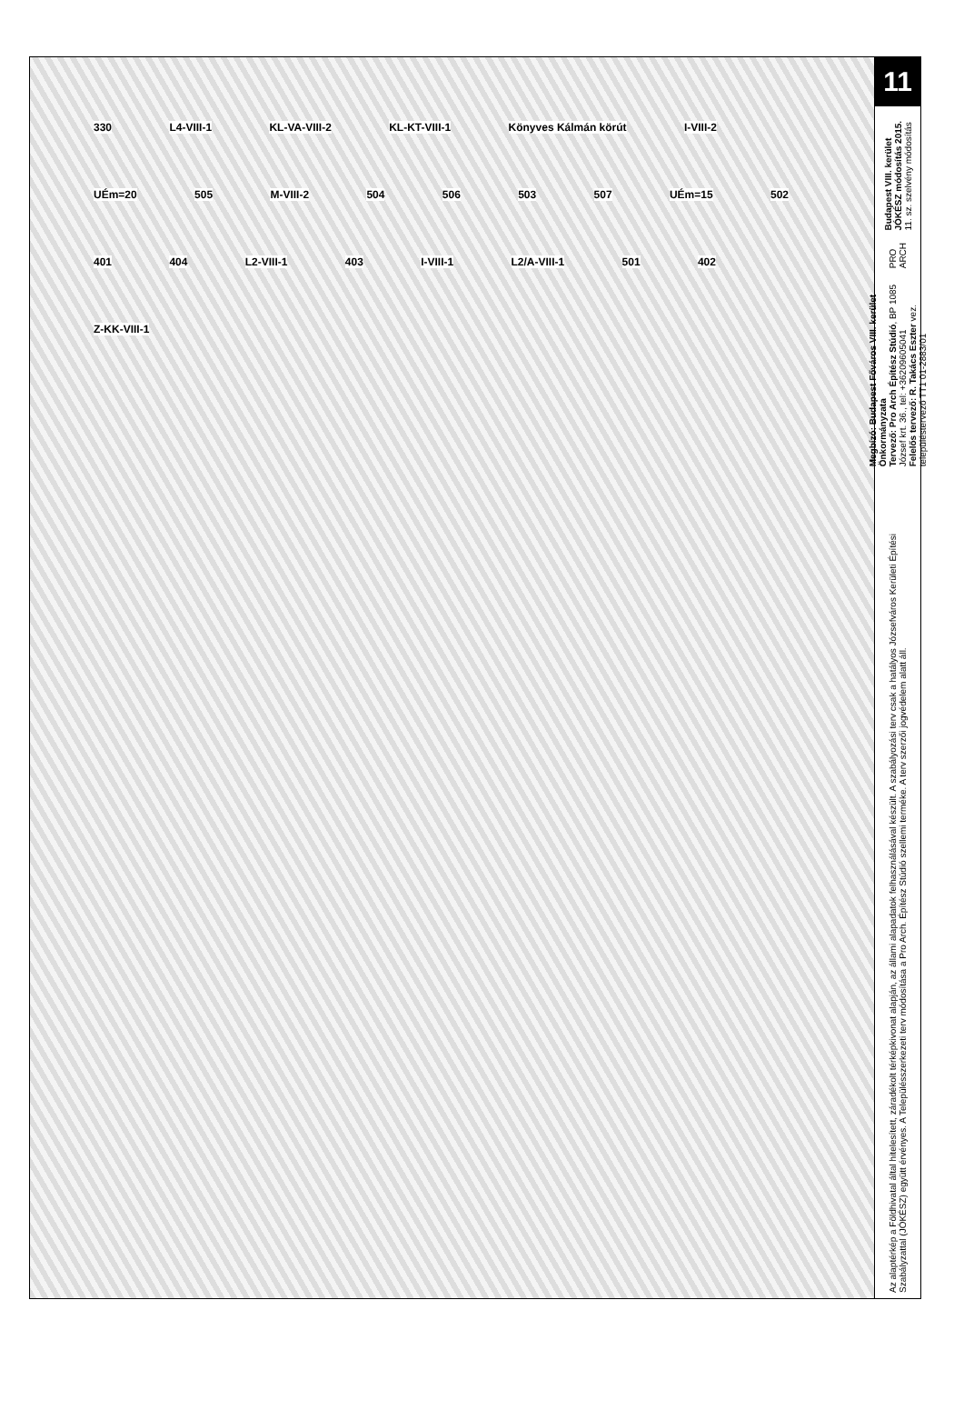330 L4-VIII-1 KL-VA-VIII-2 KL-KT-VIII-1 Könyves Kálmán körút I-VIII-2 UÉm=20 505 M-VIII-2 504 506 503 507 UÉm=15 502 401 404 L2-VIII-1 403 I-VIII-1 L2/A-VIII-1 501 402 Z-KK-VIII-1
11
Budapest VIII. kerület JÓKÉSZ módosítás 2015.
11. sz. szelvény módosítás
PRO ARCH
Megbízó: Budapest Főváros VIII. kerület Önkormányzata
Tervező: Pro Arch Építész Stúdió, BP 1085 József krt. 36., tel: +36209605041
Felelős tervező: R. Takács Eszter vez. településtervező TT1 01-2883/01
Az alaptérkép a Földhivatal által hitelesített, záradékolt térképkivonat alapján, az állami alapadatok felhasználásával készült. A szabályozási terv csak a hatályos Józsefváros Kerületi Építési Szabályzattal (JÓKÉSZ) együtt érvényes. A Településszerkezeti terv módosítása a Pro Arch. Építész Stúdió szellemi terméke. A terv szerzői jogvédelem alatt áll.